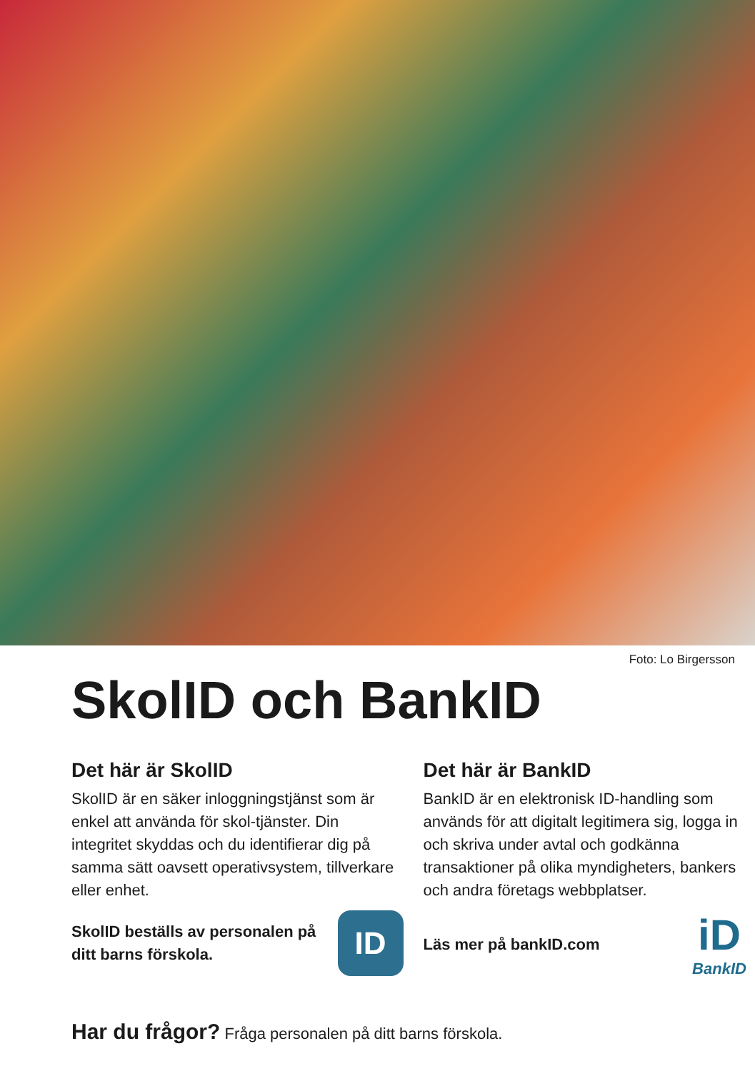Foto: Lo Birgersson
SkolID och BankID
Det här är SkolID
SkolID är en säker inloggningstjänst som är enkel att använda för skol-tjänster. Din integritet skyddas och du identifierar dig på samma sätt oavsett operativsystem, tillverkare eller enhet.
SkolID beställs av personalen på ditt barns förskola.
ID
Det här är BankID
BankID är en elektronisk ID-handling som används för att digitalt legitimera sig, logga in och skriva under avtal och godkänna transaktioner på olika myndigheters, bankers och andra företags webbplatser.
Läs mer på bankID.com
iD
BankID
Har du frågor? Fråga personalen på ditt barns förskola.